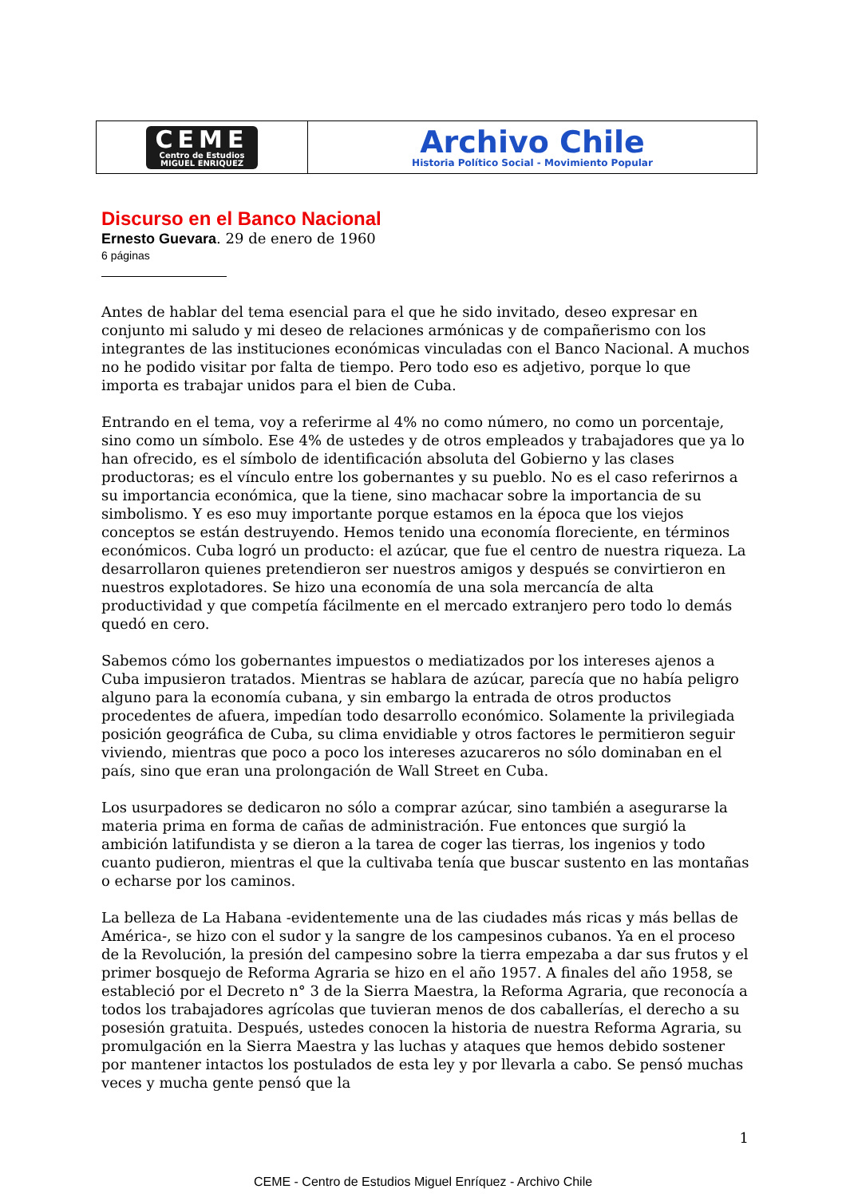| CEME Centro de Estudios MIGUEL ENRIQUEZ | Archivo Chile Historia Político Social - Movimiento Popular |
Discurso en el Banco Nacional
Ernesto Guevara. 29 de enero de 1960
6 páginas
Antes de hablar del tema esencial para el que he sido invitado, deseo expresar en conjunto mi saludo y mi deseo de relaciones armónicas y de compañerismo con los integrantes de las instituciones económicas vinculadas con el Banco Nacional. A muchos no he podido visitar por falta de tiempo. Pero todo eso es adjetivo, porque lo que importa es trabajar unidos para el bien de Cuba.
Entrando en el tema, voy a referirme al 4% no como número, no como un porcentaje, sino como un símbolo. Ese 4% de ustedes y de otros empleados y trabajadores que ya lo han ofrecido, es el símbolo de identificación absoluta del Gobierno y las clases productoras; es el vínculo entre los gobernantes y su pueblo. No es el caso referirnos a su importancia económica, que la tiene, sino machacar sobre la importancia de su simbolismo. Y es eso muy importante porque estamos en la época que los viejos conceptos se están destruyendo. Hemos tenido una economía floreciente, en términos económicos. Cuba logró un producto: el azúcar, que fue el centro de nuestra riqueza. La desarrollaron quienes pretendieron ser nuestros amigos y después se convirtieron en nuestros explotadores. Se hizo una economía de una sola mercancía de alta productividad y que competía fácilmente en el mercado extranjero pero todo lo demás quedó en cero.
Sabemos cómo los gobernantes impuestos o mediatizados por los intereses ajenos a Cuba impusieron tratados. Mientras se hablara de azúcar, parecía que no había peligro alguno para la economía cubana, y sin embargo la entrada de otros productos procedentes de afuera, impedían todo desarrollo económico. Solamente la privilegiada posición geográfica de Cuba, su clima envidiable y otros factores le permitieron seguir viviendo, mientras que poco a poco los intereses azucareros no sólo dominaban en el país, sino que eran una prolongación de Wall Street en Cuba.
Los usurpadores se dedicaron no sólo a comprar azúcar, sino también a asegurarse la materia prima en forma de cañas de administración. Fue entonces que surgió la ambición latifundista y se dieron a la tarea de coger las tierras, los ingenios y todo cuanto pudieron, mientras el que la cultivaba tenía que buscar sustento en las montañas o echarse por los caminos.
La belleza de La Habana -evidentemente una de las ciudades más ricas y más bellas de América-, se hizo con el sudor y la sangre de los campesinos cubanos. Ya en el proceso de la Revolución, la presión del campesino sobre la tierra empezaba a dar sus frutos y el primer bosquejo de Reforma Agraria se hizo en el año 1957. A finales del año 1958, se estableció por el Decreto n° 3 de la Sierra Maestra, la Reforma Agraria, que reconocía a todos los trabajadores agrícolas que tuvieran menos de dos caballerías, el derecho a su posesión gratuita. Después, ustedes conocen la historia de nuestra Reforma Agraria, su promulgación en la Sierra Maestra y las luchas y ataques que hemos debido sostener por mantener intactos los postulados de esta ley y por llevarla a cabo. Se pensó muchas veces y mucha gente pensó que la
1
CEME - Centro de Estudios Miguel Enríquez - Archivo Chile